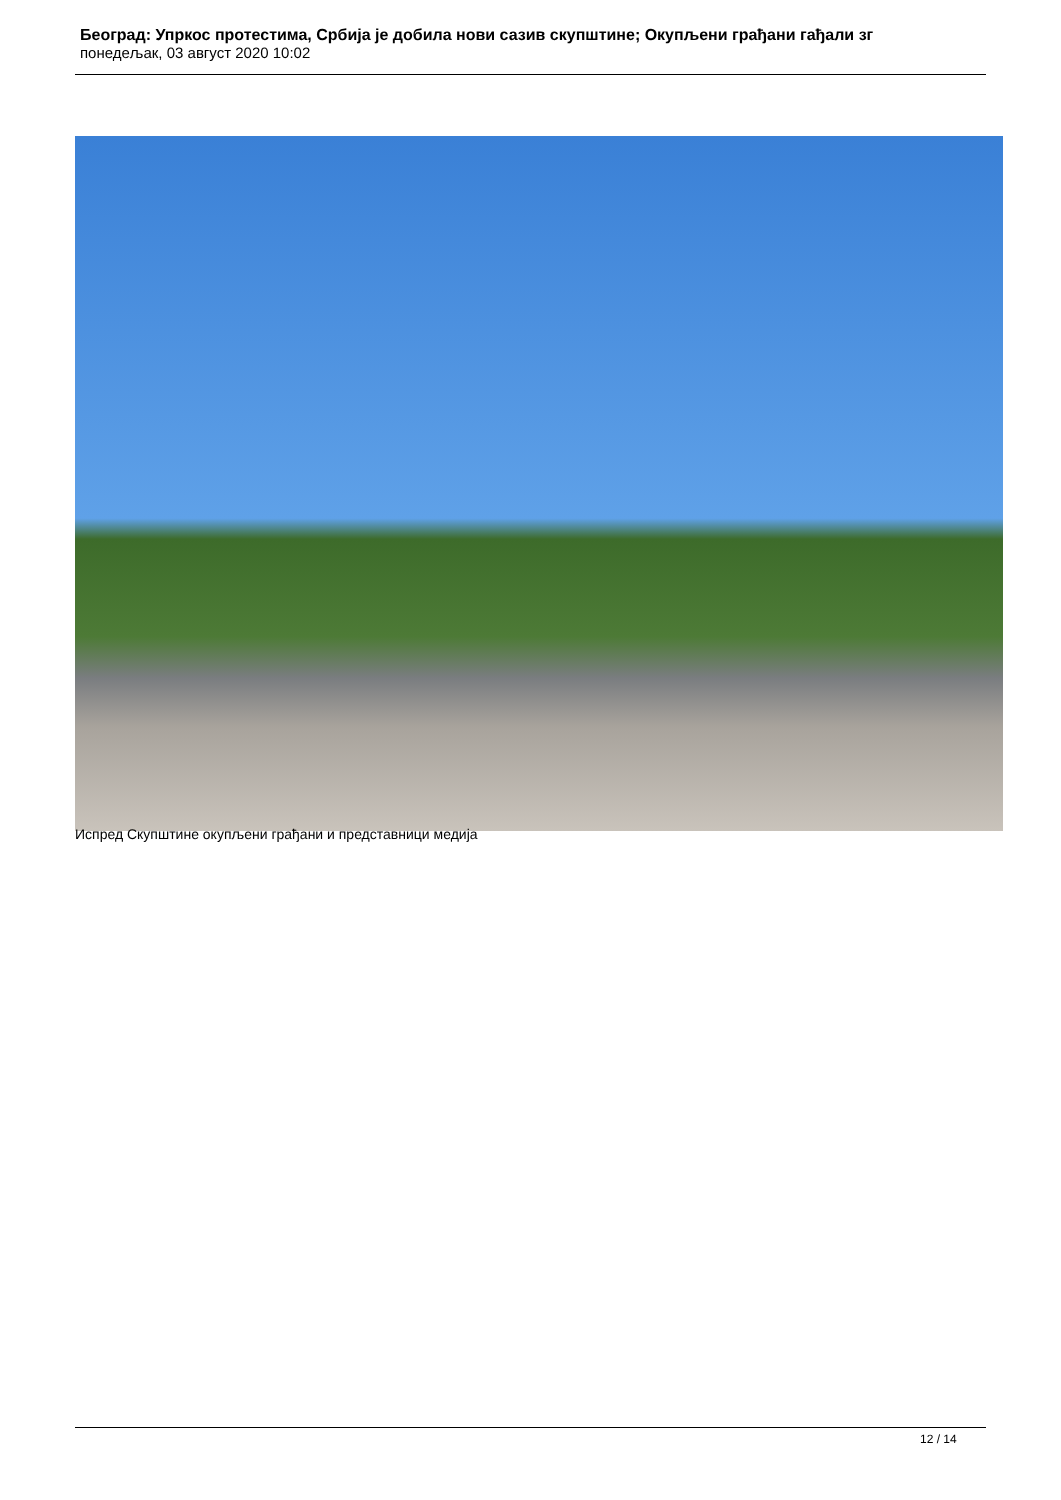Београд: Упркос протестима, Србија је добила нови сазив скупштине; Окупљени грађани гађали зг
понедељак, 03 август 2020 10:02
Испред Скупштине окупљени грађани и представници медија
12 / 14